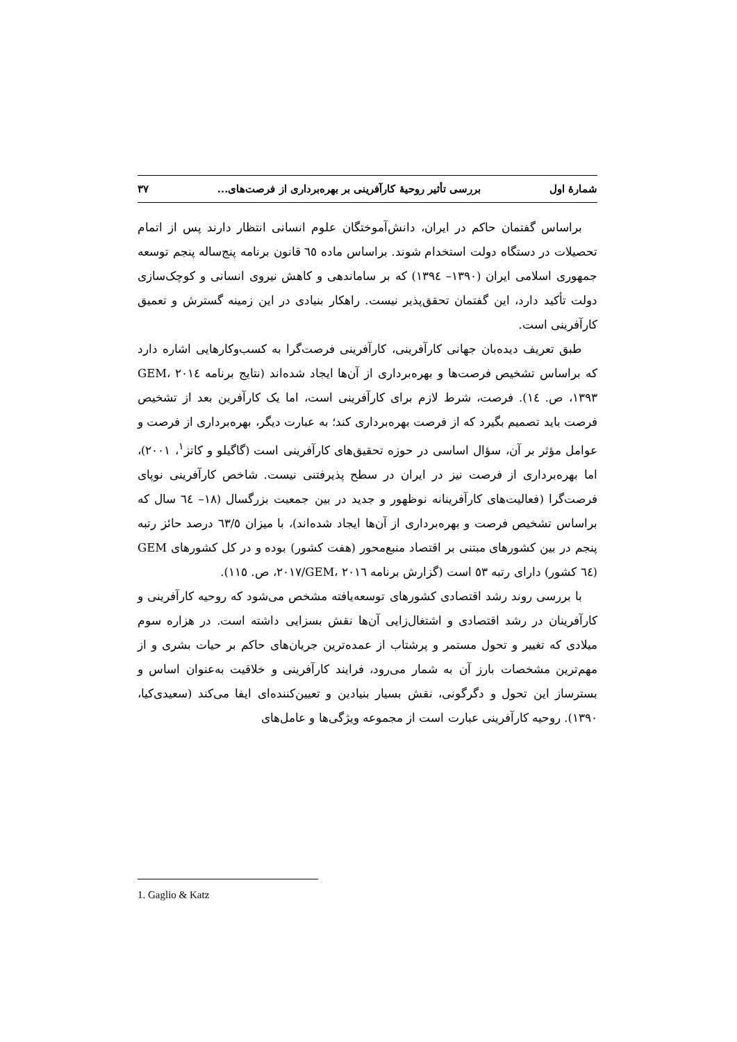شمارهٔ اول بررسی تأثیر روحیهٔ کارآفرینی بر بهره‌برداری از فرصت‌های... ۳۷
براساس گفتمان حاکم در ایران، دانش‌آموختگان علوم انسانی انتظار دارند پس از اتمام تحصیلات در دستگاه دولت استخدام شوند. براساس ماده ٦٥ قانون برنامه پنج‌ساله پنجم توسعه جمهوری اسلامی ایران (۱۳۹۰– ۱۳۹٤) که بر ساماندهی و کاهش نیروی انسانی و کوچک‌سازی دولت تأکید دارد، این گفتمان تحقق‌پذیر نیست. راهکار بنیادی در این زمینه گسترش و تعمیق کارآفرینی است.
طبق تعریف دیده‌بان جهانی کارآفرینی، کارآفرینی فرصت‌گرا به کسب‌وکارهایی اشاره دارد که براساس تشخیص فرصت‌ها و بهره‌برداری از آن‌ها ایجاد شده‌اند (نتایج برنامه ۲۰۱٤ GEM، ۱۳۹۳، ص. ١٤). فرصت، شرط لازم برای کارآفرینی است، اما یک کارآفرین بعد از تشخیص فرصت باید تصمیم بگیرد که از فرصت بهره‌برداری کند؛ به عبارت دیگر، بهره‌برداری از فرصت و عوامل مؤثر بر آن، سؤال اساسی در حوزه تحقیق‌های کارآفرینی است (گاگیلو و کاتز<sup>۱</sup>، ۲۰۰۱)، اما بهره‌برداری از فرصت نیز در ایران در سطح پذیرفتنی نیست. شاخص کارآفرینی نوپای فرصت‌گرا (فعالیت‌های کارآفرینانه نوظهور و جدید در بین جمعیت بزرگسال (۱۸– ٦٤ سال که براساس تشخیص فرصت و بهره‌برداری از آن‌ها ایجاد شده‌اند)، با میزان ٦۳/٥ درصد حائز رتبه پنجم در بین کشورهای مبتنی بر اقتصاد منبع‌محور (هفت کشور) بوده و در کل کشورهای GEM (٦٤ کشور) دارای رتبه ٥۳ است (گزارش برنامه GEM، ۲۰۱٦/۲۰۱۷، ص. ۱۱٥).
با بررسی روند رشد اقتصادی کشورهای توسعه‌یافته مشخص می‌شود که روحیه کارآفرینی و کارآفرینان در رشد اقتصادی و اشتغال‌زایی آن‌ها نقش بسزایی داشته است. در هزاره سوم میلادی که تغییر و تحول مستمر و پرشتاب از عمده‌ترین جریان‌های حاکم بر حیات بشری و از مهم‌ترین مشخصات بارز آن به شمار می‌رود، فرایند کارآفرینی و خلاقیت به‌عنوان اساس و بسترساز این تحول و دگرگونی، نقش بسیار بنیادین و تعیین‌کننده‌ای ایفا می‌کند (سعیدی‌کیا، ۱۳۹۰). روحیه کارآفرینی عبارت است از مجموعه ویژگی‌ها و عامل‌های
1. Gaglio & Katz